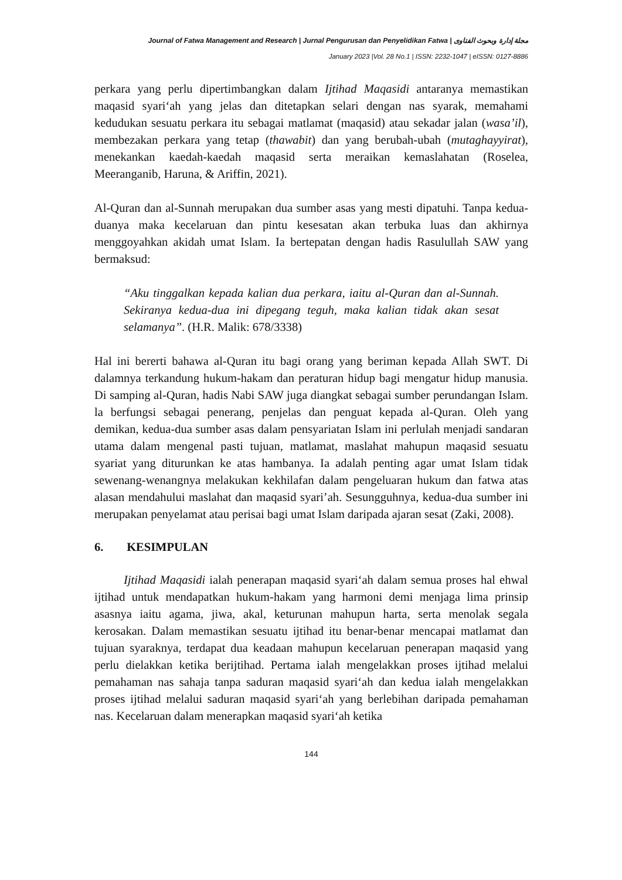Journal of Fatwa Management and Research | Jurnal Pengurusan dan Penyelidikan Fatwa | مجلة إدارة وبحوث الفتاوى
January 2023 |Vol. 28 No.1 | ISSN: 2232-1047 | eISSN: 0127-8886
perkara yang perlu dipertimbangkan dalam Ijtihad Maqasidi antaranya memastikan maqasid syariʻah yang jelas dan ditetapkan selari dengan nas syarak, memahami kedudukan sesuatu perkara itu sebagai matlamat (maqasid) atau sekadar jalan (wasa’il), membezakan perkara yang tetap (thawabit) dan yang berubah-ubah (mutaghayyirat), menekankan kaedah-kaedah maqasid serta meraikan kemaslahatan (Roselea, Meeranganib, Haruna, & Ariffin, 2021).
Al-Quran dan al-Sunnah merupakan dua sumber asas yang mesti dipatuhi. Tanpa kedua-duanya maka kecelaruan dan pintu kesesatan akan terbuka luas dan akhirnya menggoyahkan akidah umat Islam. Ia bertepatan dengan hadis Rasulullah SAW yang bermaksud:
“Aku tinggalkan kepada kalian dua perkara, iaitu al-Quran dan al-Sunnah. Sekiranya kedua-dua ini dipegang teguh, maka kalian tidak akan sesat selamanya”. (H.R. Malik: 678/3338)
Hal ini bererti bahawa al-Quran itu bagi orang yang beriman kepada Allah SWT. Di dalamnya terkandung hukum-hakam dan peraturan hidup bagi mengatur hidup manusia. Di samping al-Quran, hadis Nabi SAW juga diangkat sebagai sumber perundangan Islam. la berfungsi sebagai penerang, penjelas dan penguat kepada al-Quran. Oleh yang demikan, kedua-dua sumber asas dalam pensyariatan Islam ini perlulah menjadi sandaran utama dalam mengenal pasti tujuan, matlamat, maslahat mahupun maqasid sesuatu syariat yang diturunkan ke atas hambanya. Ia adalah penting agar umat Islam tidak sewenang-wenangnya melakukan kekhilafan dalam pengeluaran hukum dan fatwa atas alasan mendahului maslahat dan maqasid syari’ah. Sesungguhnya, kedua-dua sumber ini merupakan penyelamat atau perisai bagi umat Islam daripada ajaran sesat (Zaki, 2008).
6. KESIMPULAN
Ijtihad Maqasidi ialah penerapan maqasid syariʻah dalam semua proses hal ehwal ijtihad untuk mendapatkan hukum-hakam yang harmoni demi menjaga lima prinsip asasnya iaitu agama, jiwa, akal, keturunan mahupun harta, serta menolak segala kerosakan. Dalam memastikan sesuatu ijtihad itu benar-benar mencapai matlamat dan tujuan syaraknya, terdapat dua keadaan mahupun kecelaruan penerapan maqasid yang perlu dielakkan ketika berijtihad. Pertama ialah mengelakkan proses ijtihad melalui pemahaman nas sahaja tanpa saduran maqasid syariʻah dan kedua ialah mengelakkan proses ijtihad melalui saduran maqasid syariʻah yang berlebihan daripada pemahaman nas. Kecelaruan dalam menerapkan maqasid syariʻah ketika
144